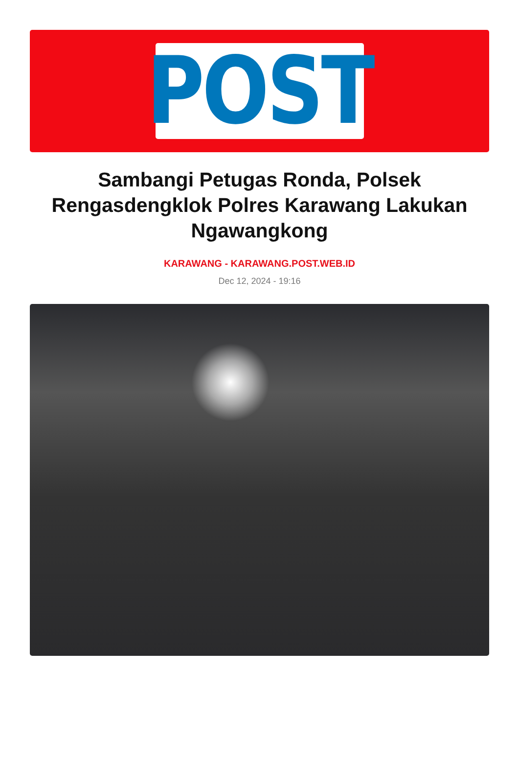POST
Sambangi Petugas Ronda, Polsek Rengasdengklok Polres Karawang Lakukan Ngawangkong
KARAWANG - KARAWANG.POST.WEB.ID
Dec 12, 2024 - 19:16